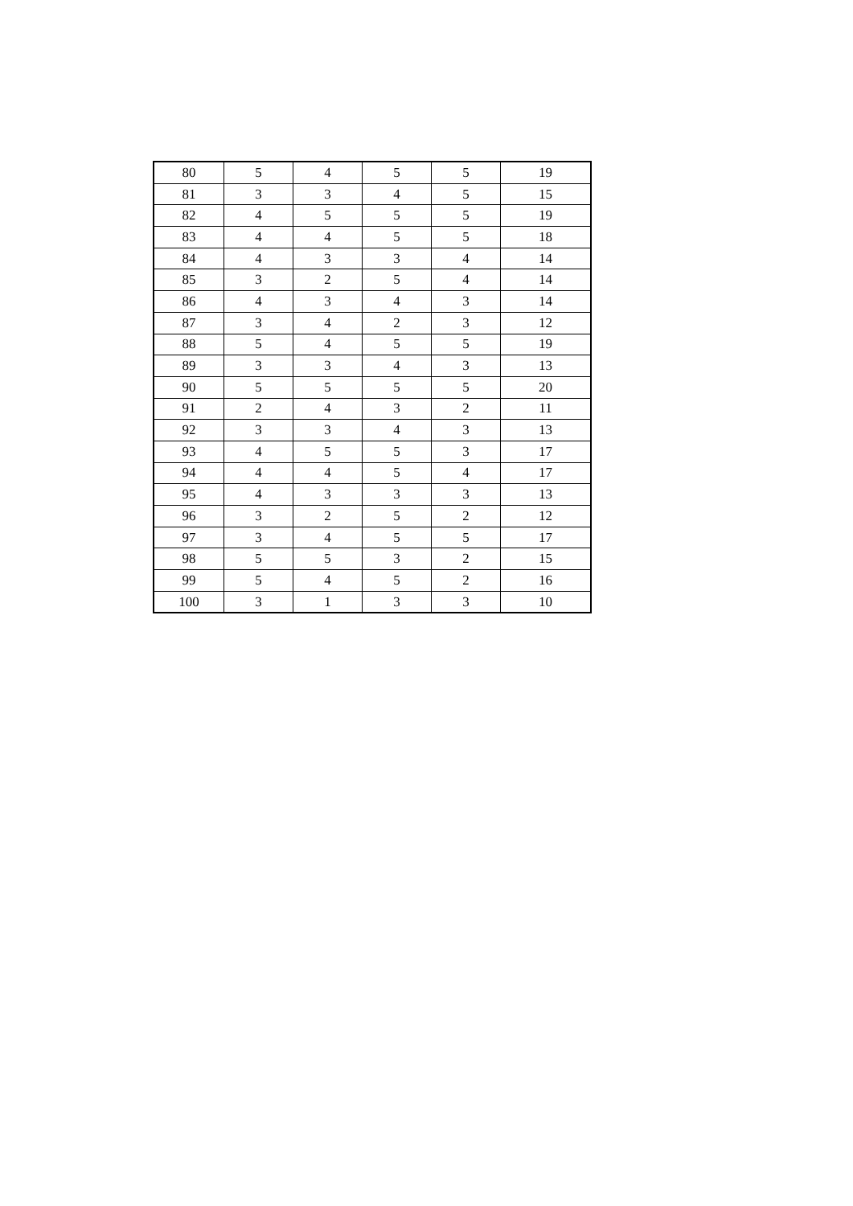| 80 | 5 | 4 | 5 | 5 | 19 |
| 81 | 3 | 3 | 4 | 5 | 15 |
| 82 | 4 | 5 | 5 | 5 | 19 |
| 83 | 4 | 4 | 5 | 5 | 18 |
| 84 | 4 | 3 | 3 | 4 | 14 |
| 85 | 3 | 2 | 5 | 4 | 14 |
| 86 | 4 | 3 | 4 | 3 | 14 |
| 87 | 3 | 4 | 2 | 3 | 12 |
| 88 | 5 | 4 | 5 | 5 | 19 |
| 89 | 3 | 3 | 4 | 3 | 13 |
| 90 | 5 | 5 | 5 | 5 | 20 |
| 91 | 2 | 4 | 3 | 2 | 11 |
| 92 | 3 | 3 | 4 | 3 | 13 |
| 93 | 4 | 5 | 5 | 3 | 17 |
| 94 | 4 | 4 | 5 | 4 | 17 |
| 95 | 4 | 3 | 3 | 3 | 13 |
| 96 | 3 | 2 | 5 | 2 | 12 |
| 97 | 3 | 4 | 5 | 5 | 17 |
| 98 | 5 | 5 | 3 | 2 | 15 |
| 99 | 5 | 4 | 5 | 2 | 16 |
| 100 | 3 | 1 | 3 | 3 | 10 |